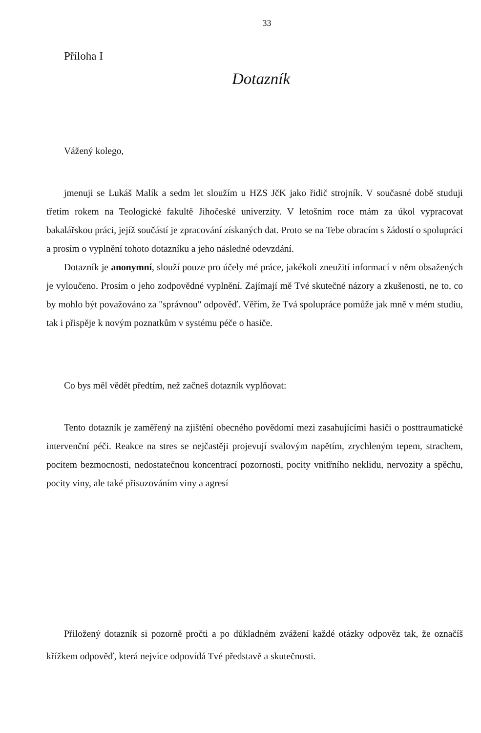33
Příloha I
Dotazník
Vážený kolego,
jmenuji se Lukáš Malík a sedm let sloužím u HZS JčK jako řidič strojník. V současné době studuji třetím rokem na Teologické fakultě Jihočeské univerzity. V letošním roce mám za úkol vypracovat bakalářskou práci, jejíž součástí je zpracování získaných dat. Proto se na Tebe obracím s žádostí o spolupráci a prosím o vyplnění tohoto dotazníku a jeho následné odevzdání.
Dotazník je anonymní, slouží pouze pro účely mé práce, jakékoli zneužití informací v něm obsažených je vyloučeno. Prosím o jeho zodpovědné vyplnění. Zajímají mě Tvé skutečné názory a zkušenosti, ne to, co by mohlo být považováno za "správnou" odpověď. Věřím, že Tvá spolupráce pomůže jak mně v mém studiu, tak i přispěje k novým poznatkům v systému péče o hasiče.
Co bys měl vědět předtím, než začneš dotazník vyplňovat:
Tento dotazník je zaměřený na zjištění obecného povědomí mezi zasahujícími hasiči o posttraumatické intervenční péči. Reakce na stres se nejčastěji projevují svalovým napětím, zrychleným tepem, strachem, pocitem bezmocnosti, nedostatečnou koncentrací pozornosti, pocity vnitřního neklidu, nervozity a spěchu, pocity viny, ale také přisuzováním viny a agresí
Přiložený dotazník si pozorně pročti a po důkladném zvážení každé otázky odpověz tak, že označíš křížkem odpověď, která nejvíce odpovídá Tvé představě a skutečnosti.